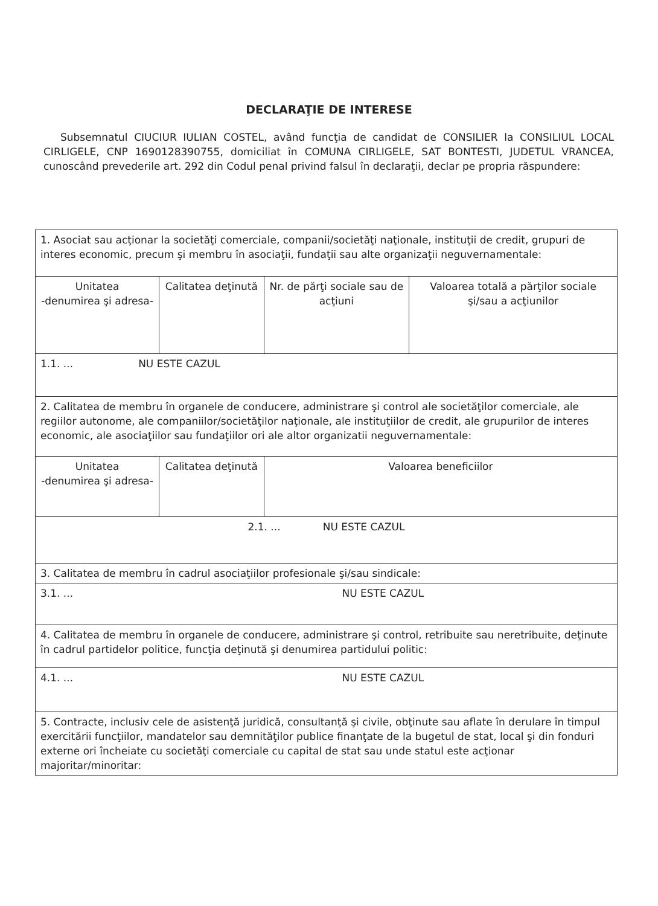DECLARAŢIE DE INTERESE
Subsemnatul CIUCIUR IULIAN COSTEL, având funcţia de candidat de CONSILIER la CONSILIUL LOCAL CIRLIGELE, CNP 1690128390755, domiciliat în COMUNA CIRLIGELE, SAT BONTESTI, JUDETUL VRANCEA, cunoscând prevederile art. 292 din Codul penal privind falsul în declaraţii, declar pe propria răspundere:
| 1. Asociat sau acţionar la societăţi comerciale, companii/societăţi naţionale, instituţii de credit, grupuri de interes economic, precum şi membru în asociaţii, fundaţii sau alte organizaţii neguvernamentale: | | | |
| Unitatea -denumirea şi adresa- | Calitatea deţinută | Nr. de părţi sociale sau de acţiuni | Valoarea totală a părţilor sociale şi/sau a acţiunilor |
| 1.1. ... NU ESTE CAZUL | | | |
| 2. Calitatea de membru în organele de conducere, administrare şi control ale societăţilor comerciale, ale regiilor autonome, ale companiilor/societăţilor naţionale, ale instituţiilor de credit, ale grupurilor de interes economic, ale asociaţiilor sau fundaţiilor ori ale altor organizatii neguvernamentale: | | | |
| Unitatea -denumirea şi adresa- | Calitatea deţinută | Valoarea beneficiilor | |
| 2.1. ... NU ESTE CAZUL | | | |
| 3. Calitatea de membru în cadrul asociaţiilor profesionale şi/sau sindicale: | | | |
| 3.1. ... NU ESTE CAZUL | | | |
| 4. Calitatea de membru în organele de conducere, administrare şi control, retribuite sau neretribuite, deţinute în cadrul partidelor politice, funcţia deţinută şi denumirea partidului politic: | | | |
| 4.1. ... NU ESTE CAZUL | | | |
| 5. Contracte, inclusiv cele de asistenţă juridică, consultanţă şi civile, obţinute sau aflate în derulare în timpul exercitării funcţiilor, mandatelor sau demnităţilor publice finanţate de la bugetul de stat, local şi din fonduri externe ori încheiate cu societăţi comerciale cu capital de stat sau unde statul este acţionar majoritar/minoritar: | | | |